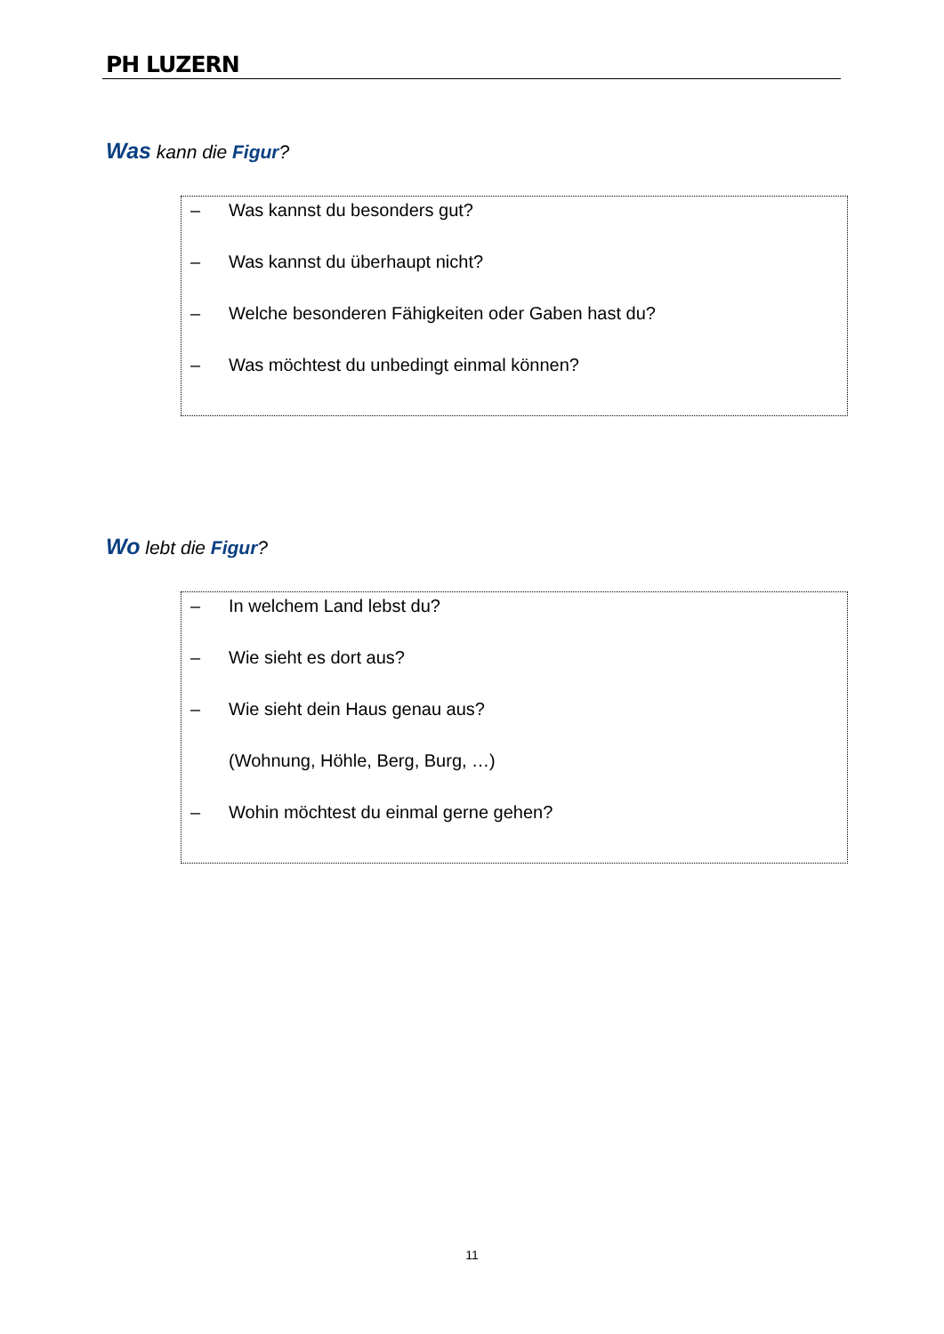PH LUZERN
Was kann die Figur?
– Was kannst du besonders gut?
– Was kannst du überhaupt nicht?
– Welche besonderen Fähigkeiten oder Gaben hast du?
– Was möchtest du unbedingt einmal können?
Wo lebt die Figur?
– In welchem Land lebst du?
– Wie sieht es dort aus?
– Wie sieht dein Haus genau aus?
(Wohnung, Höhle, Berg, Burg, …)
– Wohin möchtest du einmal gerne gehen?
11